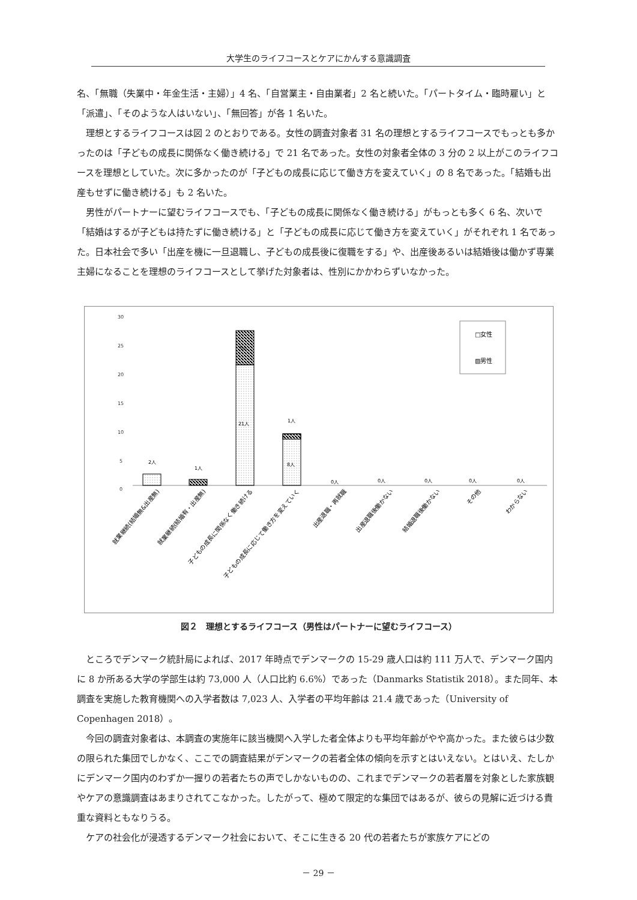大学生のライフコースとケアにかんする意識調査
名、「無職（失業中・年金生活・主婦）」4 名、「自営業主・自由業者」2 名と続いた。「パートタイム・臨時雇い」と「派遣」、「そのような人はいない」、「無回答」が各 1 名いた。
理想とするライフコースは図 2 のとおりである。女性の調査対象者 31 名の理想とするライフコースでもっとも多かったのは「子どもの成長に関係なく働き続ける」で 21 名であった。女性の対象者全体の 3 分の 2 以上がこのライフコースを理想としていた。次に多かったのが「子どもの成長に応じて働き方を変えていく」の 8 名であった。「結婚も出産もせずに働き続ける」も 2 名いた。
男性がパートナーに望むライフコースでも、「子どもの成長に関係なく働き続ける」がもっとも多く 6 名、次いで「結婚はするが子どもは持たずに働き続ける」と「子どもの成長に応じて働き方を変えていく」がそれぞれ 1 名であった。日本社会で多い「出産を機に一旦退職し、子どもの成長後に復職をする」や、出産後あるいは結婚後は働かず専業主婦になることを理想のライフコースとして挙げた対象者は、性別にかかわらずいなかった。
30
25
20
15
10
5
0
2人
1人
6人
21人
1人
8人
0人
0人
0人
0人
0人
□女性
▨男性
就業継続(結婚無&出産無)
就業継続(結婚有・出産無)
子どもの成長に関係なく働き続ける
子どもの成長に応じて働き方を変えていく
出産退職・再就職
出産退職後働かない
結婚退職後働かない
その他
わからない
図２　理想とするライフコース（男性はパートナーに望むライフコース）
ところでデンマーク統計局によれば、2017 年時点でデンマークの 15-29 歳人口は約 111 万人で、デンマーク国内に 8 か所ある大学の学部生は約 73,000 人（人口比約 6.6%）であった（Danmarks Statistik 2018）。また同年、本調査を実施した教育機関への入学者数は 7,023 人、入学者の平均年齢は 21.4 歳であった（University of Copenhagen 2018）。
今回の調査対象者は、本調査の実施年に該当機関へ入学した者全体よりも平均年齢がやや高かった。また彼らは少数の限られた集団でしかなく、ここでの調査結果がデンマークの若者全体の傾向を示すとはいえない。とはいえ、たしかにデンマーク国内のわずか一握りの若者たちの声でしかないものの、これまでデンマークの若者層を対象とした家族観やケアの意識調査はあまりされてこなかった。したがって、極めて限定的な集団ではあるが、彼らの見解に近づける貴重な資料ともなりうる。
ケアの社会化が浸透するデンマーク社会において、そこに生きる 20 代の若者たちが家族ケアにどの
－ 29 －